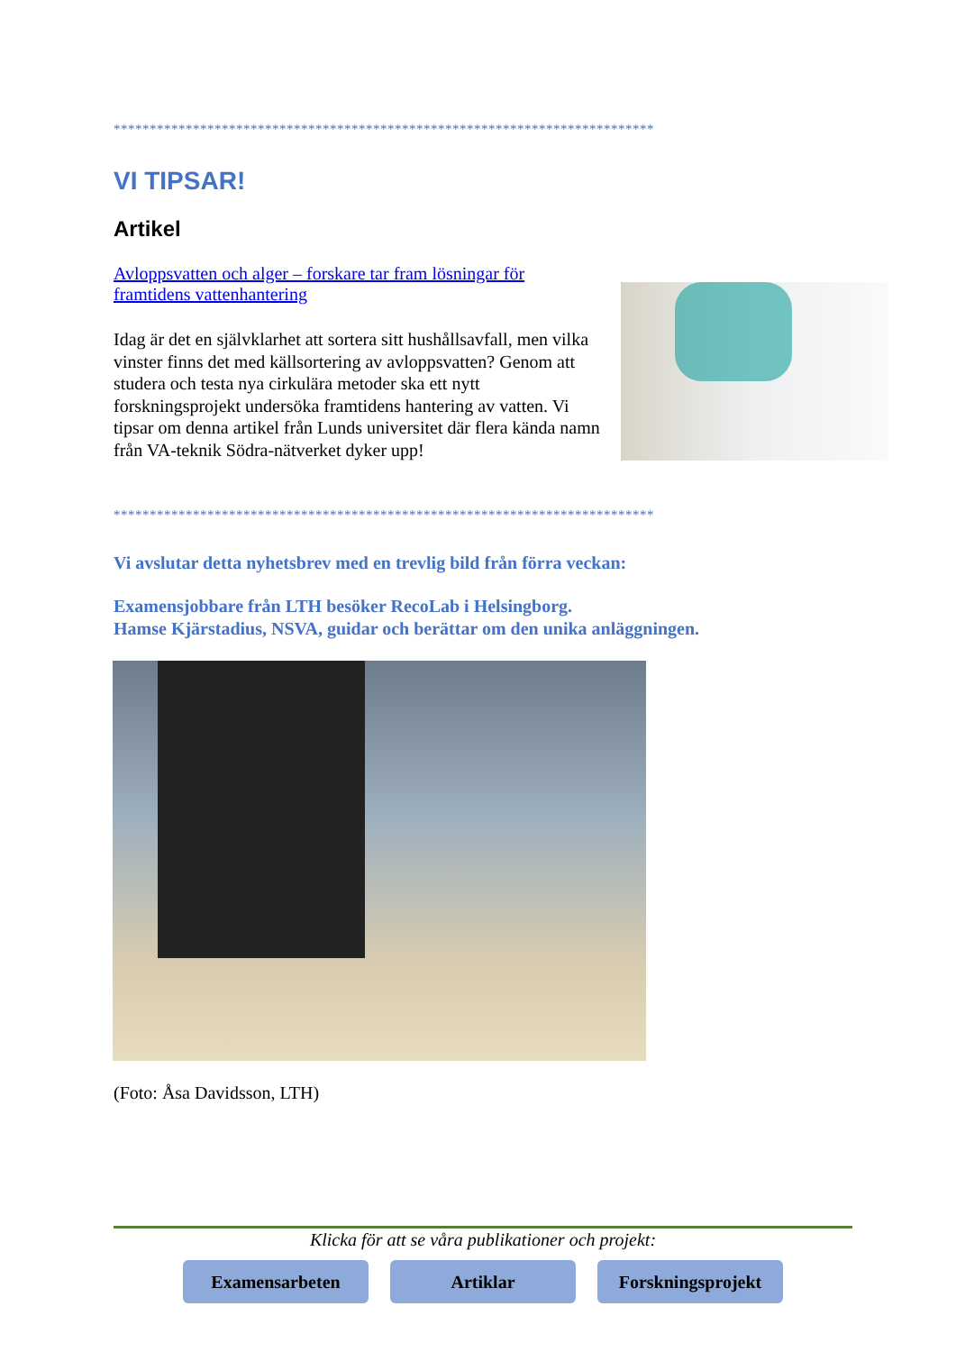***************************************************************************
VI TIPSAR!
Artikel
Avloppsvatten och alger – forskare tar fram lösningar för framtidens vattenhantering
Idag är det en självklarhet att sortera sitt hushållsavfall, men vilka vinster finns det med källsortering av avloppsvatten? Genom att studera och testa nya cirkulära metoder ska ett nytt forskningsprojekt undersöka framtidens hantering av vatten. Vi tipsar om denna artikel från Lunds universitet där flera kända namn från VA-teknik Södra-nätverket dyker upp!
***************************************************************************
Vi avslutar detta nyhetsbrev med en trevlig bild från förra veckan:
Examensjobbare från LTH besöker RecoLab i Helsingborg.
Hamse Kjärstadius, NSVA, guidar och berättar om den unika anläggningen.
(Foto: Åsa Davidsson, LTH)
Klicka för att se våra publikationer och projekt:
Examensarbeten Artiklar Forskningsprojekt